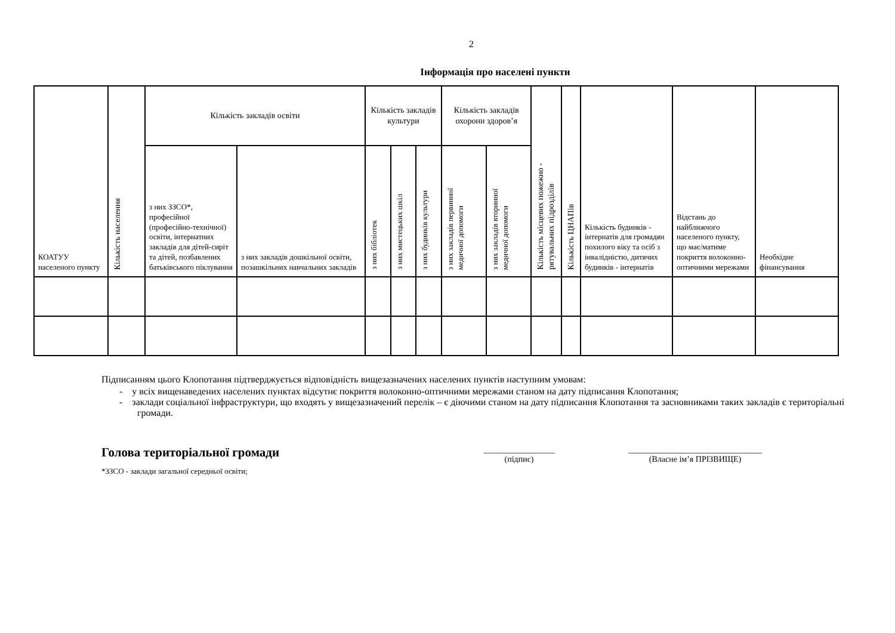2
Інформація про населені пункти
| КОАТУУ населеного пункту | Кількість населення | Кількість закладів освіти | | Кількість закладів культури | | | Кількість закладів охорони здоров’я | | Кількість місцевих пожежно - рятувальних підрозділів | Кількість ЦНАПів | Кількість будинків - інтернатів для громадян похилого віку та осіб з інвалідністю, дитячих будинків - інтернатів | Відстань до найближчого населеного пункту, що має/матиме покриття волоконно-оптичними мережами | Необхідне фінансування |
| | | з них ЗЗСО*, професійної (професійно-технічної) освіти, інтернатних закладів для дітей-сиріт та дітей, позбавлених батьківського піклування | з них закладів дошкільної освіти, позашкільних навчальних закладів | з них бібліотек | з них мистецьких шкіл | з них будинків культури | з них закладів первинної медичної допомоги | з них закладів вторинної медичної допомоги | | | | | |
Підписанням цього Клопотання підтверджується відповідність вищезазначених населених пунктів наступним умовам:
- у всіх вищенаведених населених пунктах відсутнє покриття волоконно-оптичними мережами станом на дату підписання Клопотання;
- заклади соціальної інфраструктури, що входять у вищезазначений перелік – є діючими станом на дату підписання Клопотання та засновниками таких закладів є територіальні громади.
Голова територіальної громади
_________________
(підпис)
________________________________
(Власне ім’я ПРІЗВИЩЕ)
*ЗЗСО - заклади загальної середньої освіти;